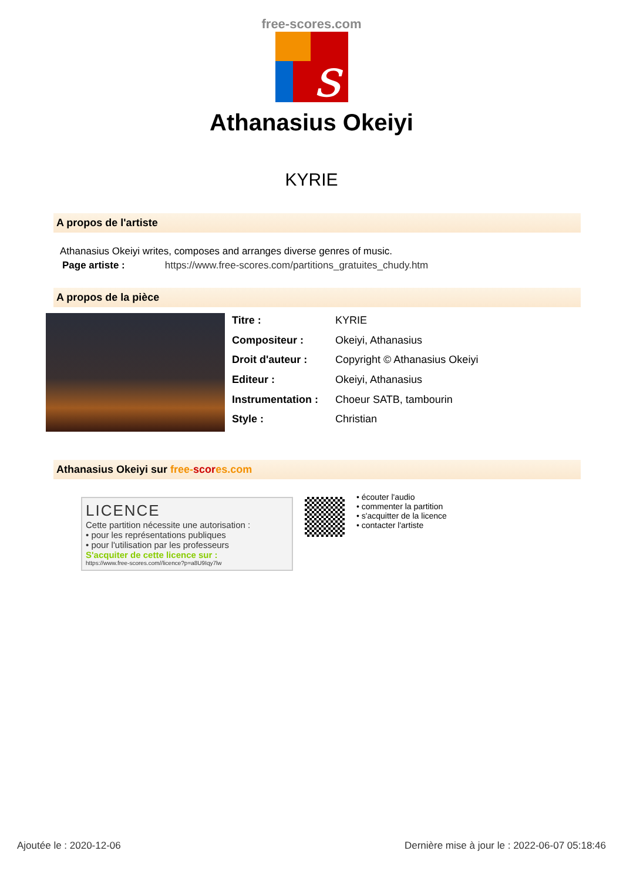free-scores.com
s
Athanasius Okeiyi
KYRIE
A propos de l'artiste
Athanasius Okeiyi writes, composes and arranges diverse genres of music.
Page artiste : https://www.free-scores.com/partitions_gratuites_chudy.htm
A propos de la pièce
| Titre : | KYRIE |
| Compositeur : | Okeiyi, Athanasius |
| Droit d'auteur : | Copyright © Athanasius Okeiyi |
| Editeur : | Okeiyi, Athanasius |
| Instrumentation : | Choeur SATB, tambourin |
| Style : | Christian |
Athanasius Okeiyi sur free-scor es.com
LICENCE
Cette partition nécessite une autorisation :
• pour les représentations publiques
• pour l'utilisation par les professeurs
S'acquiter de cette licence sur :
https://www.free-scores.com//licence?p=a8U9Iqy7lw
• écouter l'audio
• commenter la partition
• s'acquitter de la licence
• contacter l'artiste
Ajoutée le : 2020-12-06 Dernière mise à jour le : 2022-06-07 05:18:46